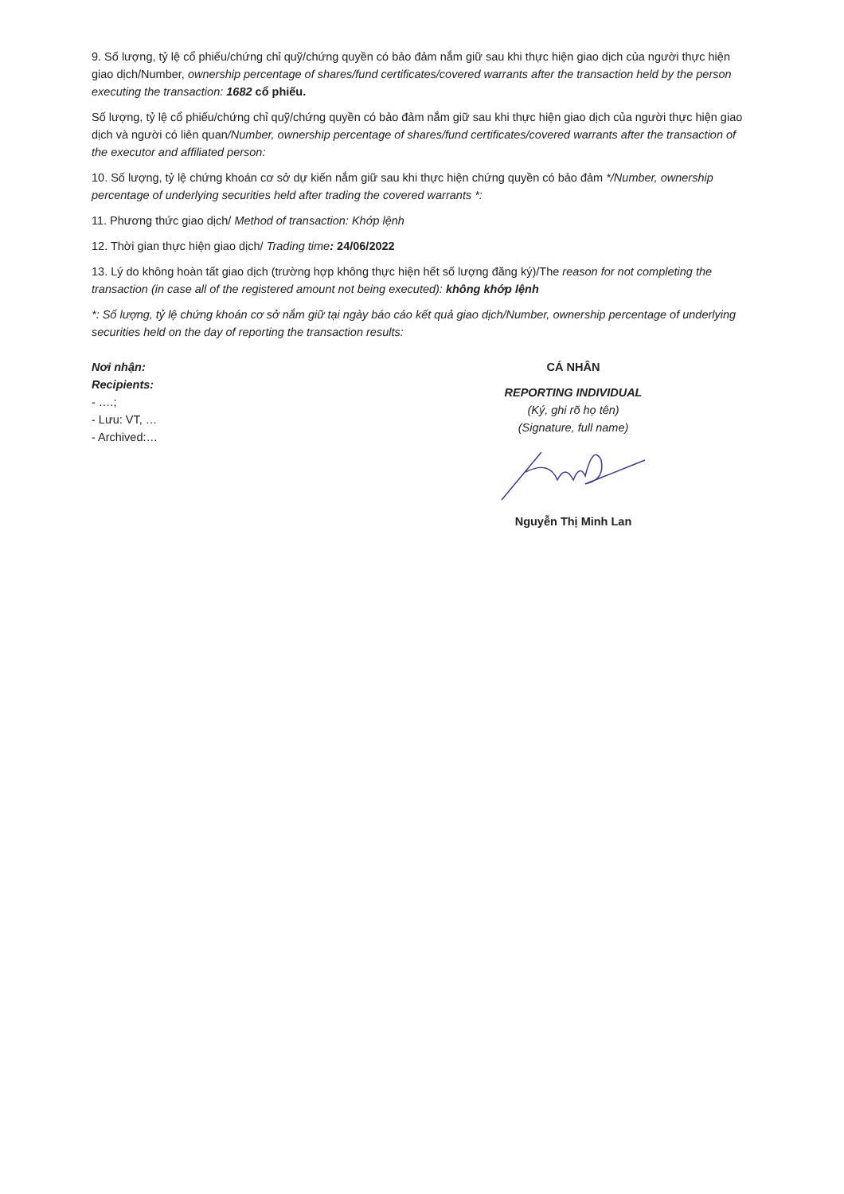9. Số lượng, tỷ lệ cổ phiếu/chứng chỉ quỹ/chứng quyền có bảo đảm nắm giữ sau khi thực hiện giao dịch của người thực hiện giao dịch/Number, ownership percentage of shares/fund certificates/covered warrants after the transaction held by the person executing the transaction: 1682 cổ phiếu.
Số lượng, tỷ lệ cổ phiếu/chứng chỉ quỹ/chứng quyền có bảo đảm nắm giữ sau khi thực hiện giao dịch của người thực hiện giao dịch và người có liên quan/Number, ownership percentage of shares/fund certificates/covered warrants after the transaction of the executor and affiliated person:
10. Số lượng, tỷ lệ chứng khoán cơ sở dự kiến nắm giữ sau khi thực hiện chứng quyền có bảo đảm */Number, ownership percentage of underlying securities held after trading the covered warrants *:
11. Phương thức giao dịch/ Method of transaction: Khớp lệnh
12. Thời gian thực hiện giao dịch/ Trading time: 24/06/2022
13. Lý do không hoàn tất giao dịch (trường hợp không thực hiện hết số lượng đăng ký)/The reason for not completing the transaction (in case all of the registered amount not being executed): không khớp lệnh
*: Số lượng, tỷ lệ chứng khoán cơ sở nắm giữ tại ngày báo cáo kết quả giao dịch/Number, ownership percentage of underlying securities held on the day of reporting the transaction results:
Nơi nhận:
Recipients:
- ….;
- Lưu: VT, …
- Archived:…
CÁ NHÂN
REPORTING INDIVIDUAL
(Ký, ghi rõ họ tên)
(Signature, full name)
Nguyễn Thị Minh Lan